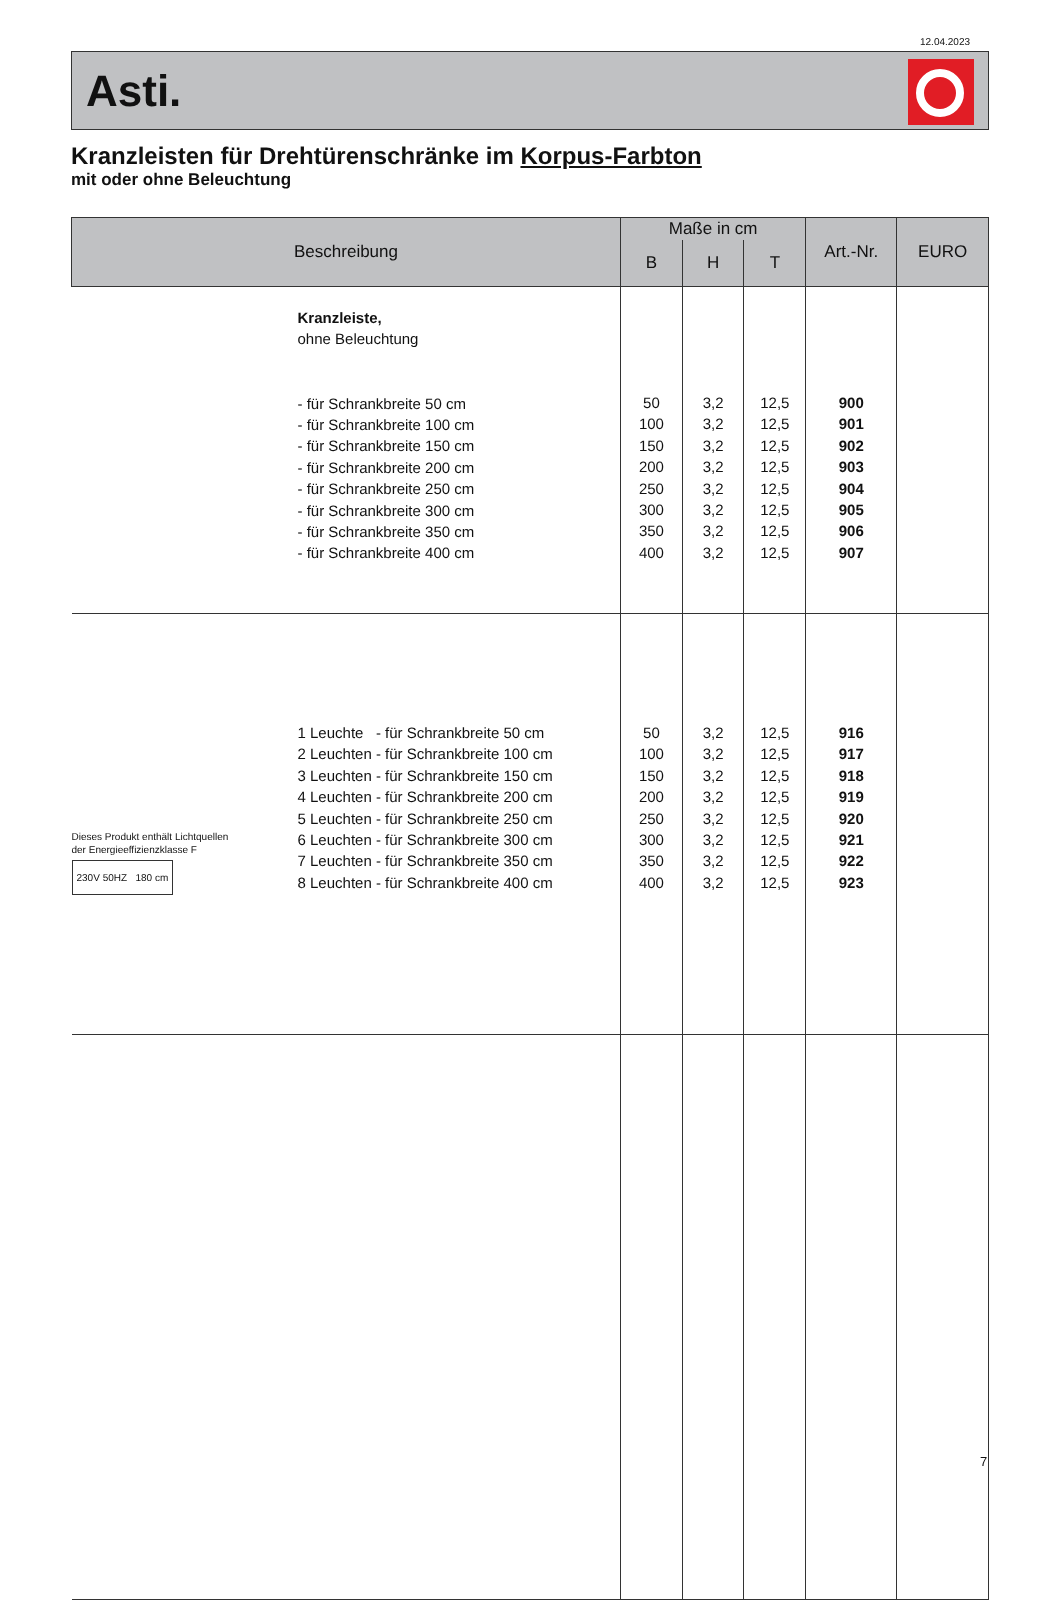12.04.2023
Asti.
Kranzleisten für Drehtürenschränke im Korpus-Farbton
mit oder ohne Beleuchtung
| Beschreibung | Maße in cm | | | Art.-Nr. | EURO |
| --- | --- | --- | --- | --- | --- |
| | B | H | T | | |
| Kranzleiste, ohne Beleuchtung - für Schrankbreite 50 cm - für Schrankbreite 100 cm - für Schrankbreite 150 cm - für Schrankbreite 200 cm - für Schrankbreite 250 cm - für Schrankbreite 300 cm - für Schrankbreite 350 cm - für Schrankbreite 400 cm | 50 100 150 200 250 300 350 400 | 3,2 3,2 3,2 3,2 3,2 3,2 3,2 3,2 | 12,5 12,5 12,5 12,5 12,5 12,5 12,5 12,5 | 900 901 902 903 904 905 906 907 | |
| Dieses Produkt enthält Lichtquellen der Energieeffizienzklasse F 230V 50HZ 180 cm 1 Leuchte - für Schrankbreite 50 cm 2 Leuchten - für Schrankbreite 100 cm 3 Leuchten - für Schrankbreite 150 cm 4 Leuchten - für Schrankbreite 200 cm 5 Leuchten - für Schrankbreite 250 cm 6 Leuchten - für Schrankbreite 300 cm 7 Leuchten - für Schrankbreite 350 cm 8 Leuchten - für Schrankbreite 400 cm | 50 100 150 200 250 300 350 400 | 3,2 3,2 3,2 3,2 3,2 3,2 3,2 3,2 | 12,5 12,5 12,5 12,5 12,5 12,5 12,5 12,5 | 916 917 918 919 920 921 922 923 | |
7